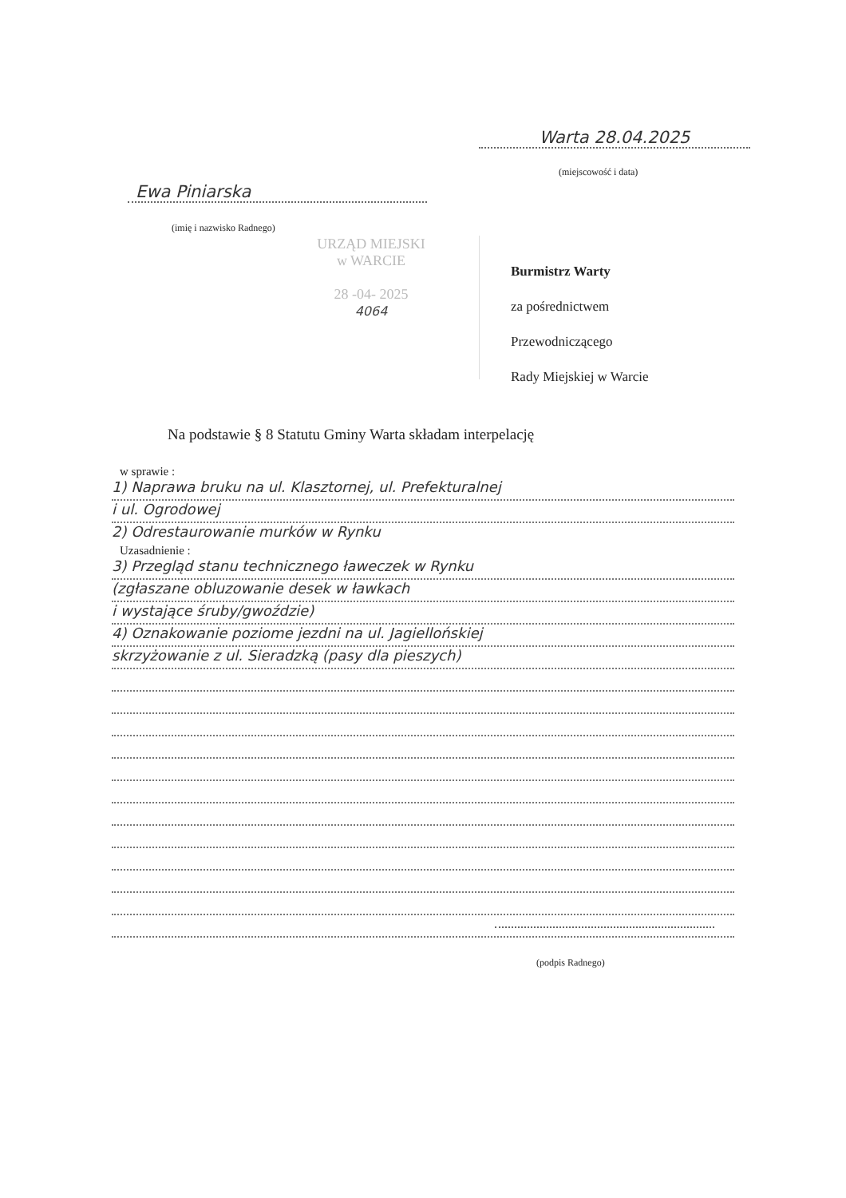Warta 28.04.2025
(miejscowość i data)
Ewa Piniarska
(imię i nazwisko Radnego)
URZĄD MIEJSKI
w WARCIE
28 -04- 2025
4064
Burmistrz Warty
za pośrednictwem
Przewodniczącego
Rady Miejskiej w Warcie
Na podstawie § 8 Statutu Gminy Warta składam interpelację
w sprawie :
1) Naprawa bruku na ul. Klasztornej, ul. Prefekturalnej
i ul. Ogrodowej
2) Odrestaurowanie murków w Rynku
Uzasadnienie :
3) Przegląd stanu technicznego ławeczek w Rynku
(zgłaszane obluzowanie desek w ławkach
i wystające śruby/gwoździe)
4) Oznakowanie poziome jezdni na ul. Jagiellońskiej
skrzyżowanie z ul. Sieradzką (pasy dla pieszych)
(podpis Radnego)